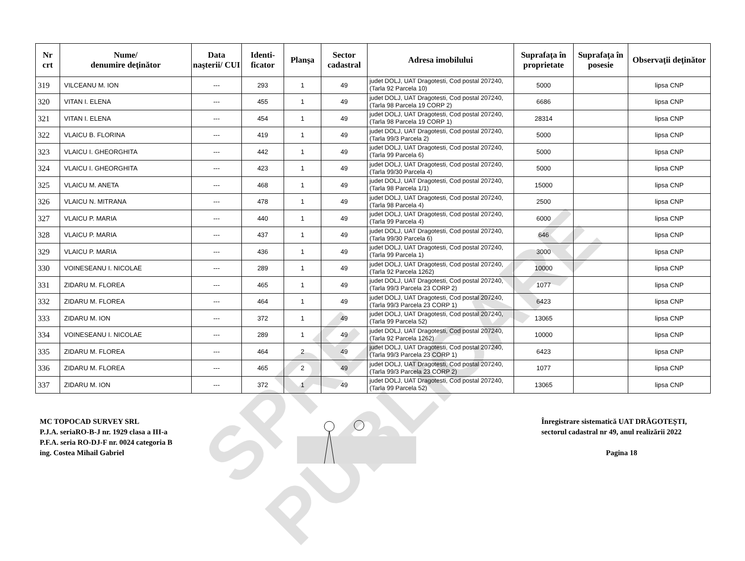| Nr crt | Nume/ denumire deţinător | Data naşterii/ CUI | Identi- ficator | Planşa | Sector cadastral | Adresa imobilului | Suprafaţa în proprietate | Suprafaţa în posesie | Observaţii deţinător |
| --- | --- | --- | --- | --- | --- | --- | --- | --- | --- |
| 319 | VILCEANU M. ION | --- | 293 | 1 | 49 | judet DOLJ, UAT Dragotesti, Cod postal 207240, (Tarla 92 Parcela 10) | 5000 | | lipsa CNP |
| 320 | VITAN I. ELENA | --- | 455 | 1 | 49 | judet DOLJ, UAT Dragotesti, Cod postal 207240, (Tarla 98 Parcela 19 CORP 2) | 6686 | | lipsa CNP |
| 321 | VITAN I. ELENA | --- | 454 | 1 | 49 | judet DOLJ, UAT Dragotesti, Cod postal 207240, (Tarla 98 Parcela 19 CORP 1) | 28314 | | lipsa CNP |
| 322 | VLAICU B. FLORINA | --- | 419 | 1 | 49 | judet DOLJ, UAT Dragotesti, Cod postal 207240, (Tarla 99/3 Parcela 2) | 5000 | | lipsa CNP |
| 323 | VLAICU I. GHEORGHITA | --- | 442 | 1 | 49 | judet DOLJ, UAT Dragotesti, Cod postal 207240, (Tarla 99 Parcela 6) | 5000 | | lipsa CNP |
| 324 | VLAICU I. GHEORGHITA | --- | 423 | 1 | 49 | judet DOLJ, UAT Dragotesti, Cod postal 207240, (Tarla 99/30 Parcela 4) | 5000 | | lipsa CNP |
| 325 | VLAICU M. ANETA | --- | 468 | 1 | 49 | judet DOLJ, UAT Dragotesti, Cod postal 207240, (Tarla 98 Parcela 1/1) | 15000 | | lipsa CNP |
| 326 | VLAICU N. MITRANA | --- | 478 | 1 | 49 | judet DOLJ, UAT Dragotesti, Cod postal 207240, (Tarla 98 Parcela 4) | 2500 | | lipsa CNP |
| 327 | VLAICU P. MARIA | --- | 440 | 1 | 49 | judet DOLJ, UAT Dragotesti, Cod postal 207240, (Tarla 99 Parcela 4) | 6000 | | lipsa CNP |
| 328 | VLAICU P. MARIA | --- | 437 | 1 | 49 | judet DOLJ, UAT Dragotesti, Cod postal 207240, (Tarla 99/30 Parcela 6) | 646 | | lipsa CNP |
| 329 | VLAICU P. MARIA | --- | 436 | 1 | 49 | judet DOLJ, UAT Dragotesti, Cod postal 207240, (Tarla 99 Parcela 1) | 3000 | | lipsa CNP |
| 330 | VOINESEANU I. NICOLAE | --- | 289 | 1 | 49 | judet DOLJ, UAT Dragotesti, Cod postal 207240, (Tarla 92 Parcela 1262) | 10000 | | lipsa CNP |
| 331 | ZIDARU M. FLOREA | --- | 465 | 1 | 49 | judet DOLJ, UAT Dragotesti, Cod postal 207240, (Tarla 99/3 Parcela 23 CORP 2) | 1077 | | lipsa CNP |
| 332 | ZIDARU M. FLOREA | --- | 464 | 1 | 49 | judet DOLJ, UAT Dragotesti, Cod postal 207240, (Tarla 99/3 Parcela 23 CORP 1) | 6423 | | lipsa CNP |
| 333 | ZIDARU M. ION | --- | 372 | 1 | 49 | judet DOLJ, UAT Dragotesti, Cod postal 207240, (Tarla 99 Parcela 52) | 13065 | | lipsa CNP |
| 334 | VOINESEANU I. NICOLAE | --- | 289 | 1 | 49 | judet DOLJ, UAT Dragotesti, Cod postal 207240, (Tarla 92 Parcela 1262) | 10000 | | lipsa CNP |
| 335 | ZIDARU M. FLOREA | --- | 464 | 2 | 49 | judet DOLJ, UAT Dragotesti, Cod postal 207240, (Tarla 99/3 Parcela 23 CORP 1) | 6423 | | lipsa CNP |
| 336 | ZIDARU M. FLOREA | --- | 465 | 2 | 49 | judet DOLJ, UAT Dragotesti, Cod postal 207240, (Tarla 99/3 Parcela 23 CORP 2) | 1077 | | lipsa CNP |
| 337 | ZIDARU M. ION | --- | 372 | 1 | 49 | judet DOLJ, UAT Dragotesti, Cod postal 207240, (Tarla 99 Parcela 52) | 13065 | | lipsa CNP |
SPRE PUBLICARE
MC TOPOCAD SURVEY SRL
P.J.A. seriaRO-B-J nr. 1929 clasa a III-a
P.F.A. seria RO-DJ-F nr. 0024 categoria B
ing. Costea Mihail Gabriel
Înregistrare sistematică UAT DRĂGOTEȘTI,
sectorul cadastral nr 49, anul realizării 2022
Pagina 18